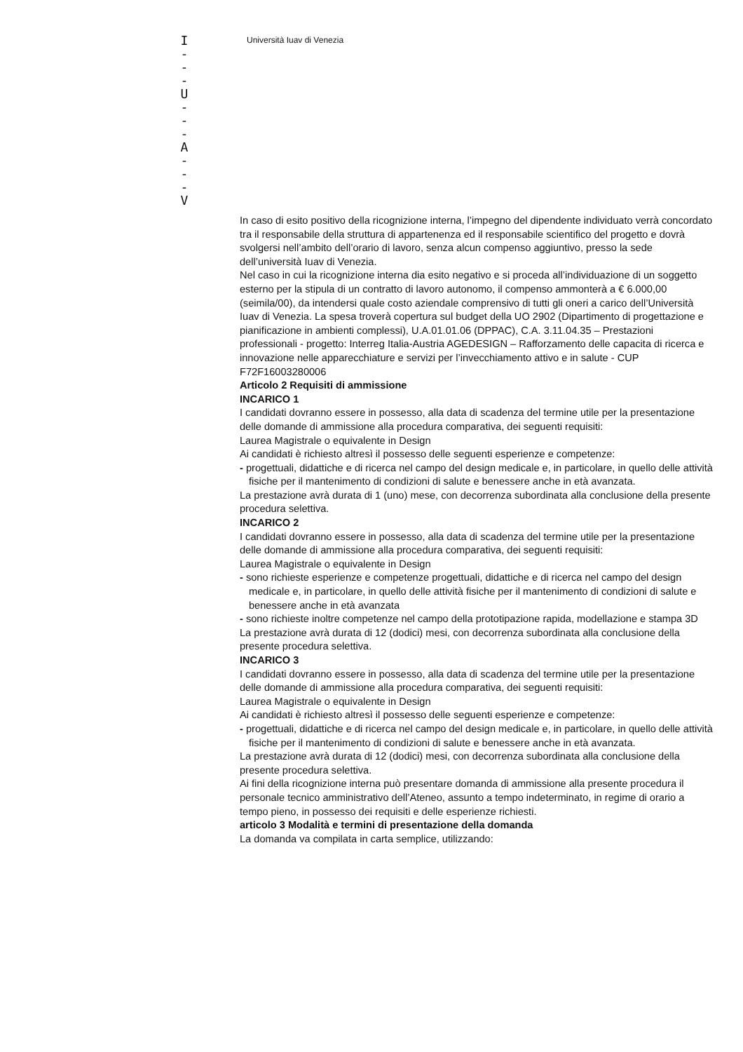I
- - -
U
- - -
A
- - -
V
Università Iuav di Venezia
In caso di esito positivo della ricognizione interna, l’impegno del dipendente individuato verrà concordato tra il responsabile della struttura di appartenenza ed il responsabile scientifico del progetto e dovrà svolgersi nell’ambito dell’orario di lavoro, senza alcun compenso aggiuntivo, presso la sede dell’università Iuav di Venezia.
Nel caso in cui la ricognizione interna dia esito negativo e si proceda all’individuazione di un soggetto esterno per la stipula di un contratto di lavoro autonomo, il compenso ammonterà a € 6.000,00 (seimila/00), da intendersi quale costo aziendale comprensivo di tutti gli oneri a carico dell’Università Iuav di Venezia. La spesa troverà copertura sul budget della UO 2902 (Dipartimento di progettazione e pianificazione in ambienti complessi), U.A.01.01.06 (DPPAC), C.A. 3.11.04.35 – Prestazioni professionali - progetto: Interreg Italia-Austria AGEDESIGN – Rafforzamento delle capacita di ricerca e innovazione nelle apparecchiature e servizi per l’invecchiamento attivo e in salute - CUP F72F16003280006
Articolo 2 Requisiti di ammissione
INCARICO 1
I candidati dovranno essere in possesso, alla data di scadenza del termine utile per la presentazione delle domande di ammissione alla procedura comparativa, dei seguenti requisiti:
Laurea Magistrale o equivalente in Design
Ai candidati è richiesto altresì il possesso delle seguenti esperienze e competenze:
- progettuali, didattiche e di ricerca nel campo del design medicale e, in particolare, in quello delle attività fisiche per il mantenimento di condizioni di salute e benessere anche in età avanzata.
La prestazione avrà durata di 1 (uno) mese, con decorrenza subordinata alla conclusione della presente procedura selettiva.
INCARICO 2
I candidati dovranno essere in possesso, alla data di scadenza del termine utile per la presentazione delle domande di ammissione alla procedura comparativa, dei seguenti requisiti:
Laurea Magistrale o equivalente in Design
- sono richieste esperienze e competenze progettuali, didattiche e di ricerca nel campo del design medicale e, in particolare, in quello delle attività fisiche per il mantenimento di condizioni di salute e benessere anche in età avanzata
- sono richieste inoltre competenze nel campo della prototipazione rapida, modellazione e stampa 3D
La prestazione avrà durata di 12 (dodici) mesi, con decorrenza subordinata alla conclusione della presente procedura selettiva.
INCARICO 3
I candidati dovranno essere in possesso, alla data di scadenza del termine utile per la presentazione delle domande di ammissione alla procedura comparativa, dei seguenti requisiti:
Laurea Magistrale o equivalente in Design
Ai candidati è richiesto altresì il possesso delle seguenti esperienze e competenze:
- progettuali, didattiche e di ricerca nel campo del design medicale e, in particolare, in quello delle attività fisiche per il mantenimento di condizioni di salute e benessere anche in età avanzata.
La prestazione avrà durata di 12 (dodici) mesi, con decorrenza subordinata alla conclusione della presente procedura selettiva.
Ai fini della ricognizione interna può presentare domanda di ammissione alla presente procedura il personale tecnico amministrativo dell’Ateneo, assunto a tempo indeterminato, in regime di orario a tempo pieno, in possesso dei requisiti e delle esperienze richiesti.
articolo 3 Modalità e termini di presentazione della domanda
La domanda va compilata in carta semplice, utilizzando: